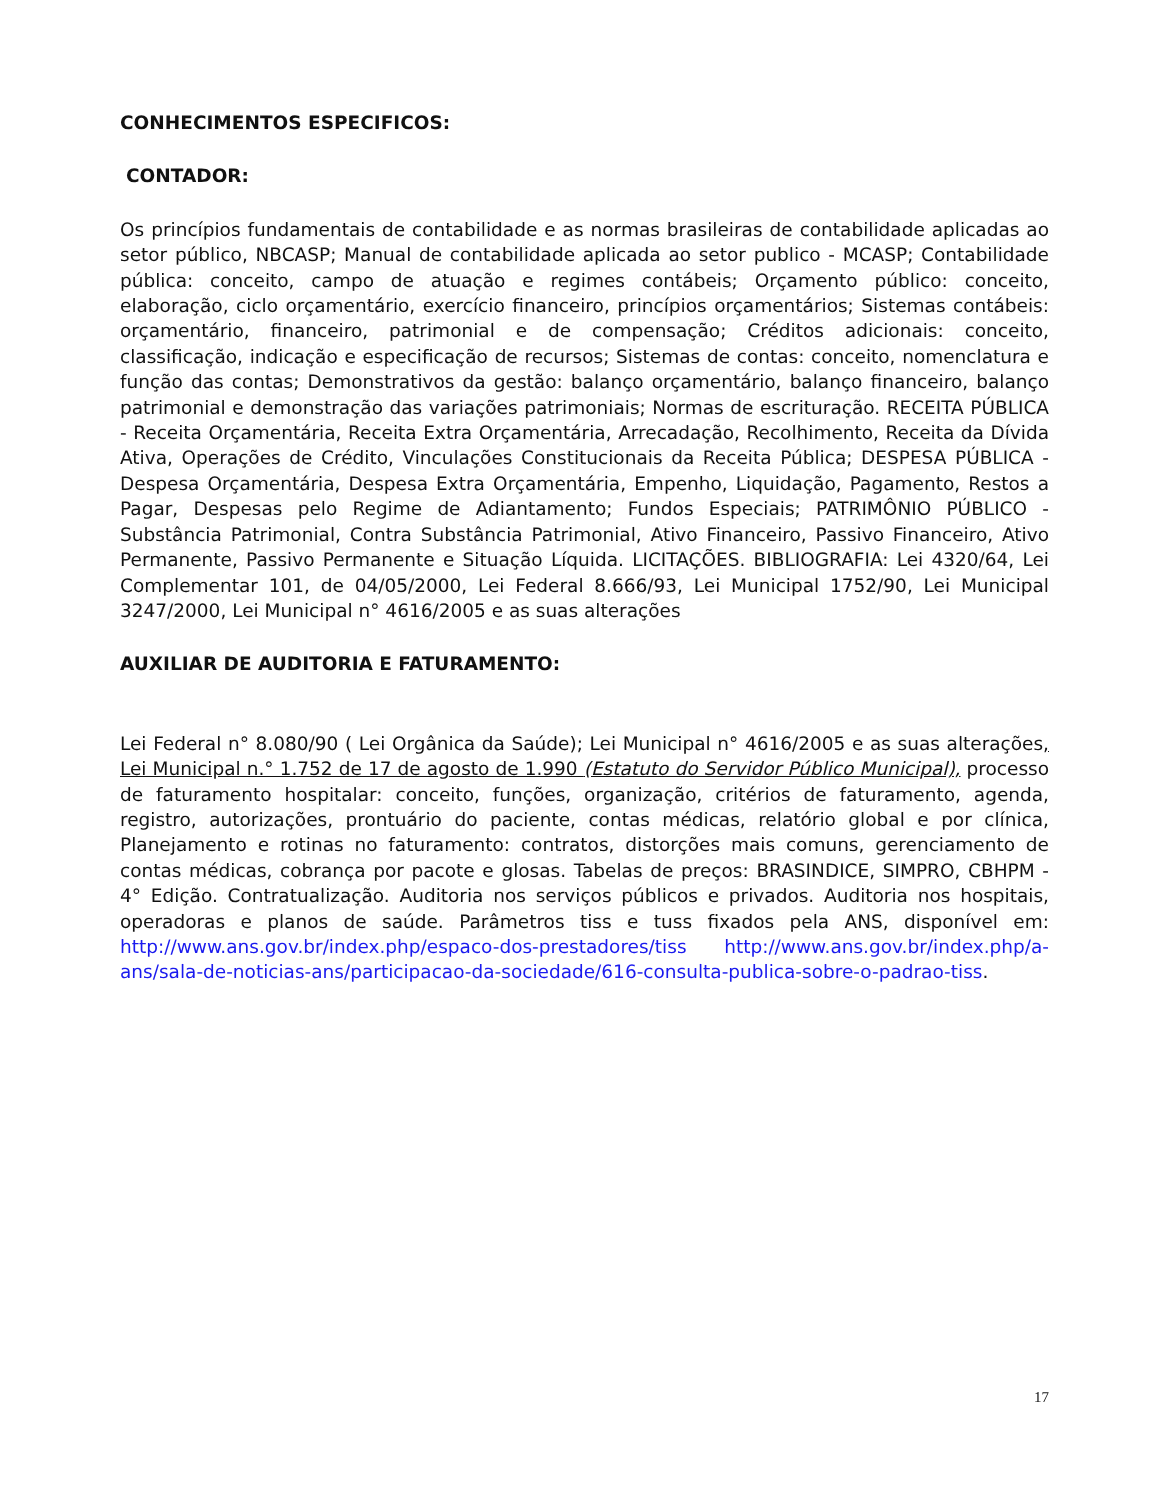CONHECIMENTOS ESPECIFICOS:
CONTADOR:
Os princípios fundamentais de contabilidade e as normas brasileiras de contabilidade aplicadas ao setor público, NBCASP; Manual de contabilidade aplicada ao setor publico - MCASP; Contabilidade pública: conceito, campo de atuação e regimes contábeis; Orçamento público: conceito, elaboração, ciclo orçamentário, exercício financeiro, princípios orçamentários; Sistemas contábeis: orçamentário, financeiro, patrimonial e de compensação; Créditos adicionais: conceito, classificação, indicação e especificação de recursos; Sistemas de contas: conceito, nomenclatura e função das contas; Demonstrativos da gestão: balanço orçamentário, balanço financeiro, balanço patrimonial e demonstração das variações patrimoniais; Normas de escrituração. RECEITA PÚBLICA - Receita Orçamentária, Receita Extra Orçamentária, Arrecadação, Recolhimento, Receita da Dívida Ativa, Operações de Crédito, Vinculações Constitucionais da Receita Pública; DESPESA PÚBLICA - Despesa Orçamentária, Despesa Extra Orçamentária, Empenho, Liquidação, Pagamento, Restos a Pagar, Despesas pelo Regime de Adiantamento; Fundos Especiais; PATRIMÔNIO PÚBLICO - Substância Patrimonial, Contra Substância Patrimonial, Ativo Financeiro, Passivo Financeiro, Ativo Permanente, Passivo Permanente e Situação Líquida. LICITAÇÕES. BIBLIOGRAFIA: Lei 4320/64, Lei Complementar 101, de 04/05/2000, Lei Federal 8.666/93, Lei Municipal 1752/90, Lei Municipal 3247/2000, Lei Municipal n° 4616/2005 e as suas alterações
AUXILIAR DE AUDITORIA E FATURAMENTO:
Lei Federal n° 8.080/90 ( Lei Orgânica da Saúde); Lei Municipal n° 4616/2005 e as suas alterações, Lei Municipal n.° 1.752 de 17 de agosto de 1.990 (Estatuto do Servidor Público Municipal), processo de faturamento hospitalar: conceito, funções, organização, critérios de faturamento, agenda, registro, autorizações, prontuário do paciente, contas médicas, relatório global e por clínica, Planejamento e rotinas no faturamento: contratos, distorções mais comuns, gerenciamento de contas médicas, cobrança por pacote e glosas. Tabelas de preços: BRASINDICE, SIMPRO, CBHPM - 4° Edição. Contratualização. Auditoria nos serviços públicos e privados. Auditoria nos hospitais, operadoras e planos de saúde. Parâmetros tiss e tuss fixados pela ANS, disponível em: http://www.ans.gov.br/index.php/espaco-dos-prestadores/tiss http://www.ans.gov.br/index.php/a-ans/sala-de-noticias-ans/participacao-da-sociedade/616-consulta-publica-sobre-o-padrao-tiss.
17